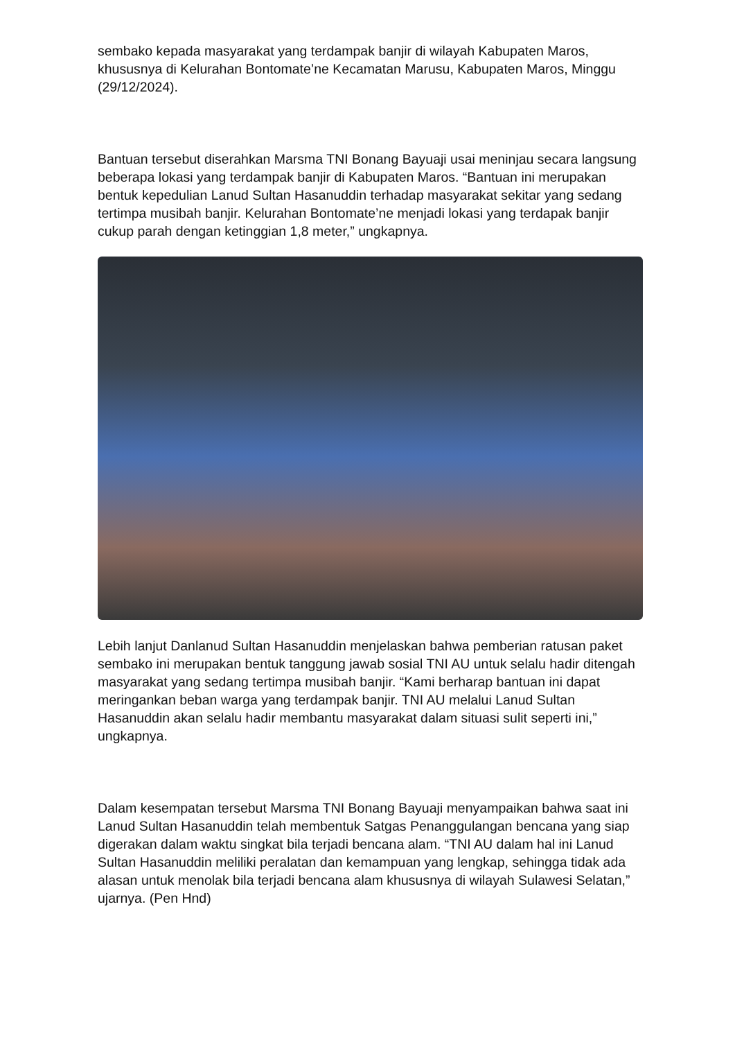sembako kepada masyarakat yang terdampak banjir di wilayah Kabupaten Maros, khususnya di Kelurahan Bontomate’ne Kecamatan Marusu, Kabupaten Maros, Minggu (29/12/2024).
Bantuan tersebut diserahkan Marsma TNI Bonang Bayuaji usai meninjau secara langsung beberapa lokasi yang terdampak banjir di Kabupaten Maros. “Bantuan ini merupakan bentuk kepedulian Lanud Sultan Hasanuddin terhadap masyarakat sekitar yang sedang tertimpa musibah banjir. Kelurahan Bontomate’ne menjadi lokasi yang terdapak banjir cukup parah dengan ketinggian 1,8 meter,” ungkapnya.
Lebih lanjut Danlanud Sultan Hasanuddin menjelaskan bahwa pemberian ratusan paket sembako ini merupakan bentuk tanggung jawab sosial TNI AU untuk selalu hadir ditengah masyarakat yang sedang tertimpa musibah banjir. “Kami berharap bantuan ini dapat meringankan beban warga yang terdampak banjir. TNI AU melalui Lanud Sultan Hasanuddin akan selalu hadir membantu masyarakat dalam situasi sulit seperti ini,” ungkapnya.
Dalam kesempatan tersebut Marsma TNI Bonang Bayuaji menyampaikan bahwa saat ini Lanud Sultan Hasanuddin telah membentuk Satgas Penanggulangan bencana yang siap digerakan dalam waktu singkat bila terjadi bencana alam. “TNI AU dalam hal ini Lanud Sultan Hasanuddin meliliki peralatan dan kemampuan yang lengkap, sehingga tidak ada alasan untuk menolak bila terjadi bencana alam khususnya di wilayah Sulawesi Selatan,” ujarnya. (Pen Hnd)